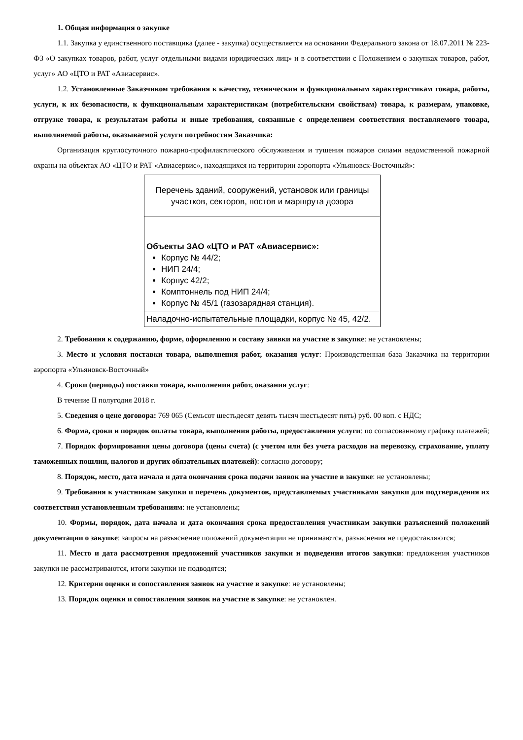1. Общая информация о закупке
1.1. Закупка у единственного поставщика (далее - закупка) осуществляется на основании Федерального закона от 18.07.2011 № 223-ФЗ «О закупках товаров, работ, услуг отдельными видами юридических лиц» и в соответствии с Положением о закупках товаров, работ, услуг» АО «ЦТО и РАТ «Авиасервис».
1.2. Установленные Заказчиком требования к качеству, техническим и функциональным характеристикам товара, работы, услуги, к их безопасности, к функциональным характеристикам (потребительским свойствам) товара, к размерам, упаковке, отгрузке товара, к результатам работы и иные требования, связанные с определением соответствия поставляемого товара, выполняемой работы, оказываемой услуги потребностям Заказчика:
Организация круглосуточного пожарно-профилактического обслуживания и тушения пожаров силами ведомственной пожарной охраны на объектах АО «ЦТО и РАТ «Авиасервис», находящихся на территории аэропорта «Ульяновск-Восточный»:
| Перечень зданий, сооружений, установок или границы участков, секторов, постов и маршрута дозора |
| Объекты ЗАО «ЦТО и РАТ «Авиасервис»: Корпус № 44/2; НИП 24/4; Корпус 42/2; Комптоннель под НИП 24/4; Корпус № 45/1 (газозарядная станция). |
| Наладочно-испытательные площадки, корпус № 45, 42/2. |
2. Требования к содержанию, форме, оформлению и составу заявки на участие в закупке: не установлены;
3. Место и условия поставки товара, выполнения работ, оказания услуг: Производственная база Заказчика на территории аэропорта «Ульяновск-Восточный»
4. Сроки (периоды) поставки товара, выполнения работ, оказания услуг:
В течение II полугодия 2018 г.
5. Сведения о цене договора: 769 065 (Семьсот шестьдесят девять тысяч шестьдесят пять) руб. 00 коп. с НДС;
6. Форма, сроки и порядок оплаты товара, выполнения работы, предоставления услуги: по согласованному графику платежей;
7. Порядок формирования цены договора (цены счета) (с учетом или без учета расходов на перевозку, страхование, уплату таможенных пошлин, налогов и других обязательных платежей): согласно договору;
8. Порядок, место, дата начала и дата окончания срока подачи заявок на участие в закупке: не установлены;
9. Требования к участникам закупки и перечень документов, представляемых участниками закупки для подтверждения их соответствия установленным требованиям: не установлены;
10. Формы, порядок, дата начала и дата окончания срока предоставления участникам закупки разъяснений положений документации о закупке: запросы на разъяснение положений документации не принимаются, разъяснения не предоставляются;
11. Место и дата рассмотрения предложений участников закупки и подведения итогов закупки: предложения участников закупки не рассматриваются, итоги закупки не подводятся;
12. Критерии оценки и сопоставления заявок на участие в закупке: не установлены;
13. Порядок оценки и сопоставления заявок на участие в закупке: не установлен.